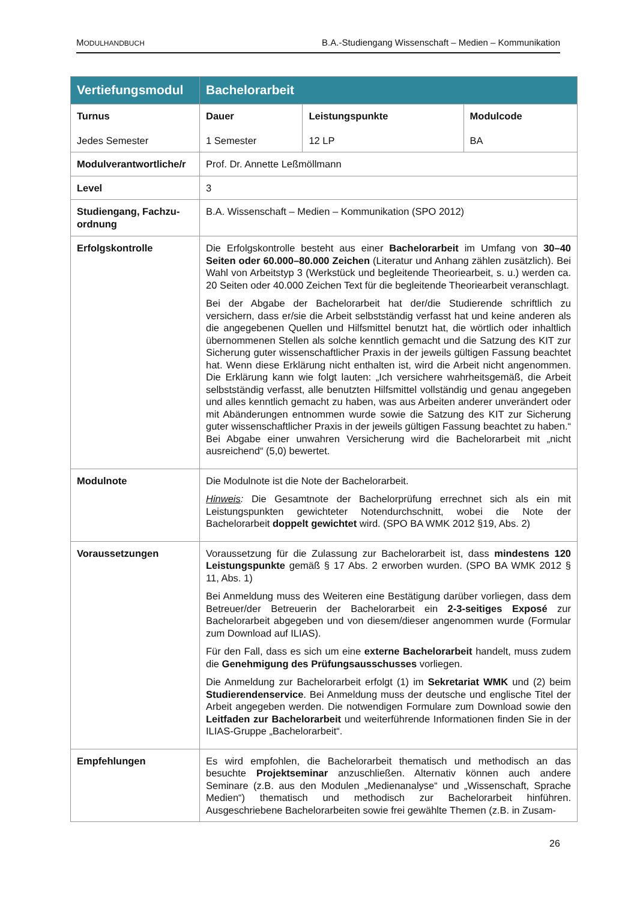MODULHANDBUCH B.A.-Studiengang Wissenschaft – Medien – Kommunikation
| Vertiefungsmodul | Bachelorarbeit | | |
| --- | --- | --- | --- |
| Turnus Jedes Semester | Dauer 1 Semester | Leistungspunkte 12 LP | Modulcode BA |
| Modulverantwortliche/r | Prof. Dr. Annette Leßmöllmann | | |
| Level | 3 | | |
| Studiengang, Fachzu-ordnung | B.A. Wissenschaft – Medien – Kommunikation (SPO 2012) | | |
| Erfolgskontrolle | Die Erfolgskontrolle besteht aus einer Bachelorarbeit im Umfang von 30–40 Seiten oder 60.000–80.000 Zeichen (Literatur und Anhang zählen zusätzlich). Bei Wahl von Arbeitstyp 3 (Werkstück und begleitende Theoriearbeit, s. u.) werden ca. 20 Seiten oder 40.000 Zeichen Text für die begleitende Theoriearbeit veranschlagt. Bei der Abgabe der Bachelorarbeit hat der/die Studierende schriftlich zu versichern, dass er/sie die Arbeit selbstständig verfasst hat und keine anderen als die angegebenen Quellen und Hilfsmittel benutzt hat, die wörtlich oder inhaltlich übernommenen Stellen als solche kenntlich gemacht und die Satzung des KIT zur Sicherung guter wissenschaftlicher Praxis in der jeweils gültigen Fassung beachtet hat. Wenn diese Erklärung nicht enthalten ist, wird die Arbeit nicht angenommen. Die Erklärung kann wie folgt lauten: „Ich versichere wahrheitsgemäß, die Arbeit selbstständig verfasst, alle benutzten Hilfsmittel vollständig und genau angegeben und alles kenntlich gemacht zu haben, was aus Arbeiten anderer unverändert oder mit Abänderungen entnommen wurde sowie die Satzung des KIT zur Sicherung guter wissenschaftlicher Praxis in der jeweils gültigen Fassung beachtet zu haben.“ Bei Abgabe einer unwahren Versicherung wird die Bachelorarbeit mit „nicht ausreichend“ (5,0) bewertet. | | |
| Modulnote | Die Modulnote ist die Note der Bachelorarbeit. Hinweis : Die Gesamtnote der Bachelorprüfung errechnet sich als ein mit Leistungspunkten gewichteter Notendurchschnitt, wobei die Note der Bachelorarbeit doppelt gewichtet wird. (SPO BA WMK 2012 §19, Abs. 2) | | |
| Voraussetzungen | Voraussetzung für die Zulassung zur Bachelorarbeit ist, dass mindestens 120 Leistungspunkte gemäß § 17 Abs. 2 erworben wurden. (SPO BA WMK 2012 § 11, Abs. 1) Bei Anmeldung muss des Weiteren eine Bestätigung darüber vorliegen, dass dem Betreuer/der Betreuerin der Bachelorarbeit ein 2-3-seitiges Exposé zur Bachelorarbeit abgegeben und von diesem/dieser angenommen wurde (Formular zum Download auf ILIAS). Für den Fall, dass es sich um eine externe Bachelorarbeit handelt, muss zudem die Genehmigung des Prüfungsausschusses vorliegen. Die Anmeldung zur Bachelorarbeit erfolgt (1) im Sekretariat WMK und (2) beim Studierendenservice . Bei Anmeldung muss der deutsche und englische Titel der Arbeit angegeben werden. Die notwendigen Formulare zum Download sowie den Leitfaden zur Bachelorarbeit und weiterführende Informationen finden Sie in der ILIAS-Gruppe „Bachelorarbeit“. | | |
| Empfehlungen | Es wird empfohlen, die Bachelorarbeit thematisch und methodisch an das besuchte Projektseminar anzuschließen. Alternativ können auch andere Seminare (z.B. aus den Modulen „Medienanalyse“ und „Wissenschaft, Sprache Medien“) thematisch und methodisch zur Bachelorarbeit hinführen. Ausgeschriebene Bachelorarbeiten sowie frei gewählte Themen (z.B. in Zusam- | | |
26